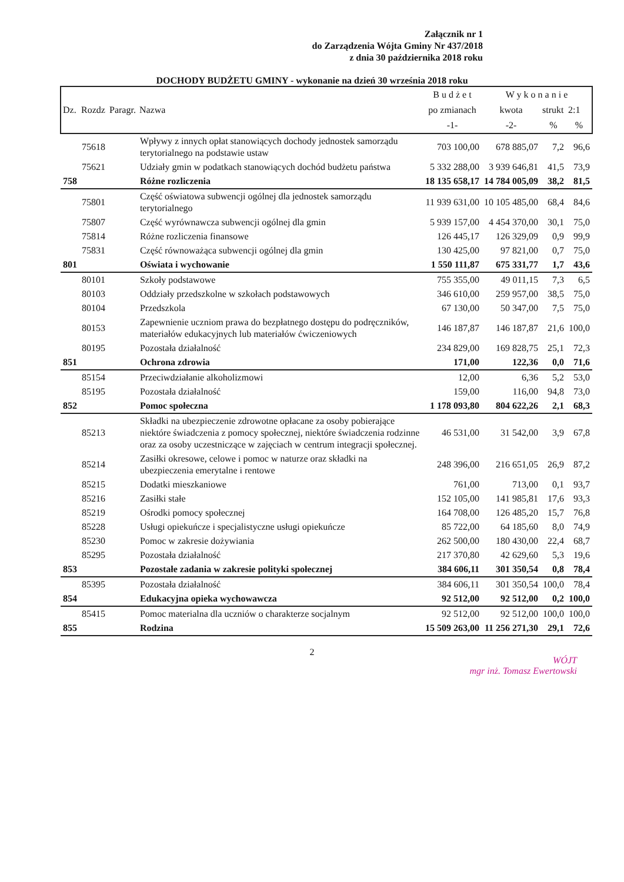Załącznik nr 1
do Zarządzenia Wójta Gminy Nr 437/2018
z dnia 30 października 2018 roku
DOCHODY BUDŻETU GMINY - wykonanie na dzień 30 września 2018 roku
| | | | | B u d ż e t | W y k o n a n i e | | |
| --- | --- | --- | --- | --- | --- | --- | --- |
| Dz. | Rozdz | Paragr. | Nazwa | po zmianach | kwota | strukt | 2:1 |
| | | | | -1- | -2- | % | % |
| | 75618 | | Wpływy z innych opłat stanowiących dochody jednostek samorządu terytorialnego na podstawie ustaw | 703 100,00 | 678 885,07 | 7,2 | 96,6 |
| | 75621 | | Udziały gmin w podatkach stanowiących dochód budżetu państwa | 5 332 288,00 | 3 939 646,81 | 41,5 | 73,9 |
| 758 | | | Różne rozliczenia | 18 135 658,17 | 14 784 005,09 | 38,2 | 81,5 |
| | 75801 | | Część oświatowa subwencji ogólnej dla jednostek samorządu terytorialnego | 11 939 631,00 | 10 105 485,00 | 68,4 | 84,6 |
| | 75807 | | Część wyrównawcza subwencji ogólnej dla gmin | 5 939 157,00 | 4 454 370,00 | 30,1 | 75,0 |
| | 75814 | | Różne rozliczenia finansowe | 126 445,17 | 126 329,09 | 0,9 | 99,9 |
| | 75831 | | Część równoważąca subwencji ogólnej dla gmin | 130 425,00 | 97 821,00 | 0,7 | 75,0 |
| 801 | | | Oświata i wychowanie | 1 550 111,87 | 675 331,77 | 1,7 | 43,6 |
| | 80101 | | Szkoły podstawowe | 755 355,00 | 49 011,15 | 7,3 | 6,5 |
| | 80103 | | Oddziały przedszkolne w szkołach podstawowych | 346 610,00 | 259 957,00 | 38,5 | 75,0 |
| | 80104 | | Przedszkola | 67 130,00 | 50 347,00 | 7,5 | 75,0 |
| | 80153 | | Zapewnienie uczniom prawa do bezpłatnego dostępu do podręczników, materiałów edukacyjnych lub materiałów ćwiczeniowych | 146 187,87 | 146 187,87 | 21,6 | 100,0 |
| | 80195 | | Pozostała działalność | 234 829,00 | 169 828,75 | 25,1 | 72,3 |
| 851 | | | Ochrona zdrowia | 171,00 | 122,36 | 0,0 | 71,6 |
| | 85154 | | Przeciwdziałanie alkoholizmowi | 12,00 | 6,36 | 5,2 | 53,0 |
| | 85195 | | Pozostała działalność | 159,00 | 116,00 | 94,8 | 73,0 |
| 852 | | | Pomoc społeczna | 1 178 093,80 | 804 622,26 | 2,1 | 68,3 |
| | 85213 | | Składki na ubezpieczenie zdrowotne opłacane za osoby pobierające niektóre świadczenia z pomocy społecznej, niektóre świadczenia rodzinne oraz za osoby uczestniczące w zajęciach w centrum integracji społecznej. | 46 531,00 | 31 542,00 | 3,9 | 67,8 |
| | 85214 | | Zasiłki okresowe, celowe i pomoc w naturze oraz składki na ubezpieczenia emerytalne i rentowe | 248 396,00 | 216 651,05 | 26,9 | 87,2 |
| | 85215 | | Dodatki mieszkaniowe | 761,00 | 713,00 | 0,1 | 93,7 |
| | 85216 | | Zasiłki stałe | 152 105,00 | 141 985,81 | 17,6 | 93,3 |
| | 85219 | | Ośrodki pomocy społecznej | 164 708,00 | 126 485,20 | 15,7 | 76,8 |
| | 85228 | | Usługi opiekuńcze i specjalistyczne usługi opiekuńcze | 85 722,00 | 64 185,60 | 8,0 | 74,9 |
| | 85230 | | Pomoc w zakresie dożywiania | 262 500,00 | 180 430,00 | 22,4 | 68,7 |
| | 85295 | | Pozostała działalność | 217 370,80 | 42 629,60 | 5,3 | 19,6 |
| 853 | | | Pozostałe zadania w zakresie polityki społecznej | 384 606,11 | 301 350,54 | 0,8 | 78,4 |
| | 85395 | | Pozostała działalność | 384 606,11 | 301 350,54 | 100,0 | 78,4 |
| 854 | | | Edukacyjna opieka wychowawcza | 92 512,00 | 92 512,00 | 0,2 | 100,0 |
| | 85415 | | Pomoc materialna dla uczniów o charakterze socjalnym | 92 512,00 | 92 512,00 | 100,0 | 100,0 |
| 855 | | | Rodzina | 15 509 263,00 | 11 256 271,30 | 29,1 | 72,6 |
2
WÓJT
mgr inż. Tomasz Ewertowski